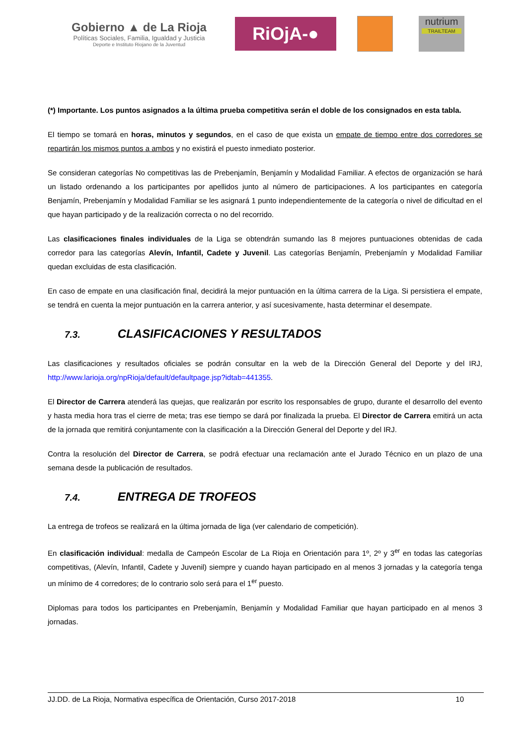Gobierno ▲ de La Rioja
Políticas Sociales, Familia, Igualdad y Justicia
Deporte e Instituto Riojano de la Juventud
RiOjA-●
nutrium
TRAILTEAM
(*) Importante. Los puntos asignados a la última prueba competitiva serán el doble de los consignados en esta tabla.
El tiempo se tomará en horas, minutos y segundos, en el caso de que exista un empate de tiempo entre dos corredores se repartirán los mismos puntos a ambos y no existirá el puesto inmediato posterior.
Se consideran categorías No competitivas las de Prebenjamín, Benjamín y Modalidad Familiar. A efectos de organización se hará un listado ordenando a los participantes por apellidos junto al número de participaciones. A los participantes en categoría Benjamín, Prebenjamín y Modalidad Familiar se les asignará 1 punto independientemente de la categoría o nivel de dificultad en el que hayan participado y de la realización correcta o no del recorrido.
Las clasificaciones finales individuales de la Liga se obtendrán sumando las 8 mejores puntuaciones obtenidas de cada corredor para las categorías Alevín, Infantil, Cadete y Juvenil. Las categorías Benjamín, Prebenjamín y Modalidad Familiar quedan excluidas de esta clasificación.
En caso de empate en una clasificación final, decidirá la mejor puntuación en la última carrera de la Liga. Si persistiera el empate, se tendrá en cuenta la mejor puntuación en la carrera anterior, y así sucesivamente, hasta determinar el desempate.
7.3. CLASIFICACIONES Y RESULTADOS
Las clasificaciones y resultados oficiales se podrán consultar en la web de la Dirección General del Deporte y del IRJ, http://www.larioja.org/npRioja/default/defaultpage.jsp?idtab=441355.
El Director de Carrera atenderá las quejas, que realizarán por escrito los responsables de grupo, durante el desarrollo del evento y hasta media hora tras el cierre de meta; tras ese tiempo se dará por finalizada la prueba. El Director de Carrera emitirá un acta de la jornada que remitirá conjuntamente con la clasificación a la Dirección General del Deporte y del IRJ.
Contra la resolución del Director de Carrera, se podrá efectuar una reclamación ante el Jurado Técnico en un plazo de una semana desde la publicación de resultados.
7.4. ENTREGA DE TROFEOS
La entrega de trofeos se realizará en la última jornada de liga (ver calendario de competición).
En clasificación individual: medalla de Campeón Escolar de La Rioja en Orientación para 1º, 2º y 3<sup>er</sup> en todas las categorías competitivas, (Alevín, Infantil, Cadete y Juvenil) siempre y cuando hayan participado en al menos 3 jornadas y la categoría tenga un mínimo de 4 corredores; de lo contrario solo será para el 1<sup>er</sup> puesto.
Diplomas para todos los participantes en Prebenjamín, Benjamín y Modalidad Familiar que hayan participado en al menos 3 jornadas.
JJ.DD. de La Rioja, Normativa específica de Orientación, Curso 2017-2018 10